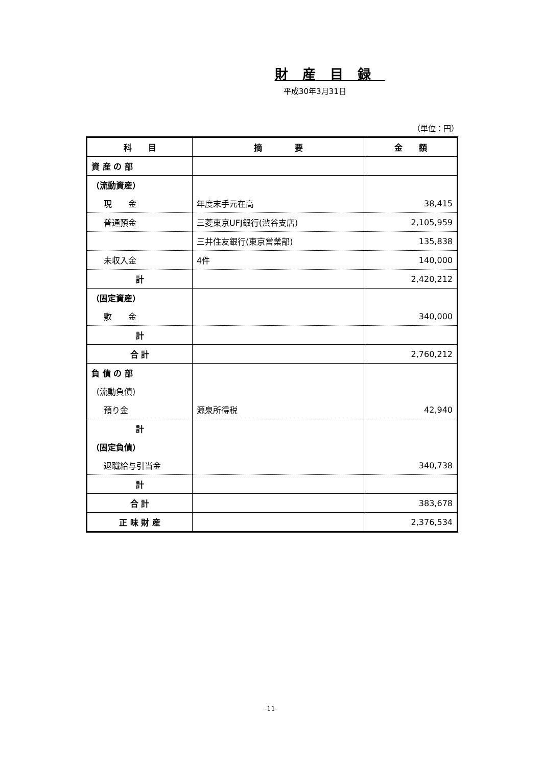財産目録
平成30年3月31日
（単位：円）
| 科 目 | 摘 要 | 金 額 |
| --- | --- | --- |
| 資 産 の 部 | | |
| （流動資産） | | |
| 現 金 | 年度末手元在高 | 38,415 |
| 普通預金 | 三菱東京UFJ銀行(渋谷支店) | 2,105,959 |
| | 三井住友銀行(東京営業部) | 135,838 |
| 未収入金 | 4件 | 140,000 |
| 計 | | 2,420,212 |
| （固定資産） | | |
| 敷 金 | | 340,000 |
| 計 | | |
| 合 計 | | 2,760,212 |
| 負 債 の 部 | | |
| （流動負債） | | |
| 預り金 | 源泉所得税 | 42,940 |
| 計 | | |
| （固定負債） | | |
| 退職給与引当金 | | 340,738 |
| 計 | | |
| 合 計 | | 383,678 |
| 正 味 財 産 | | 2,376,534 |
-11-